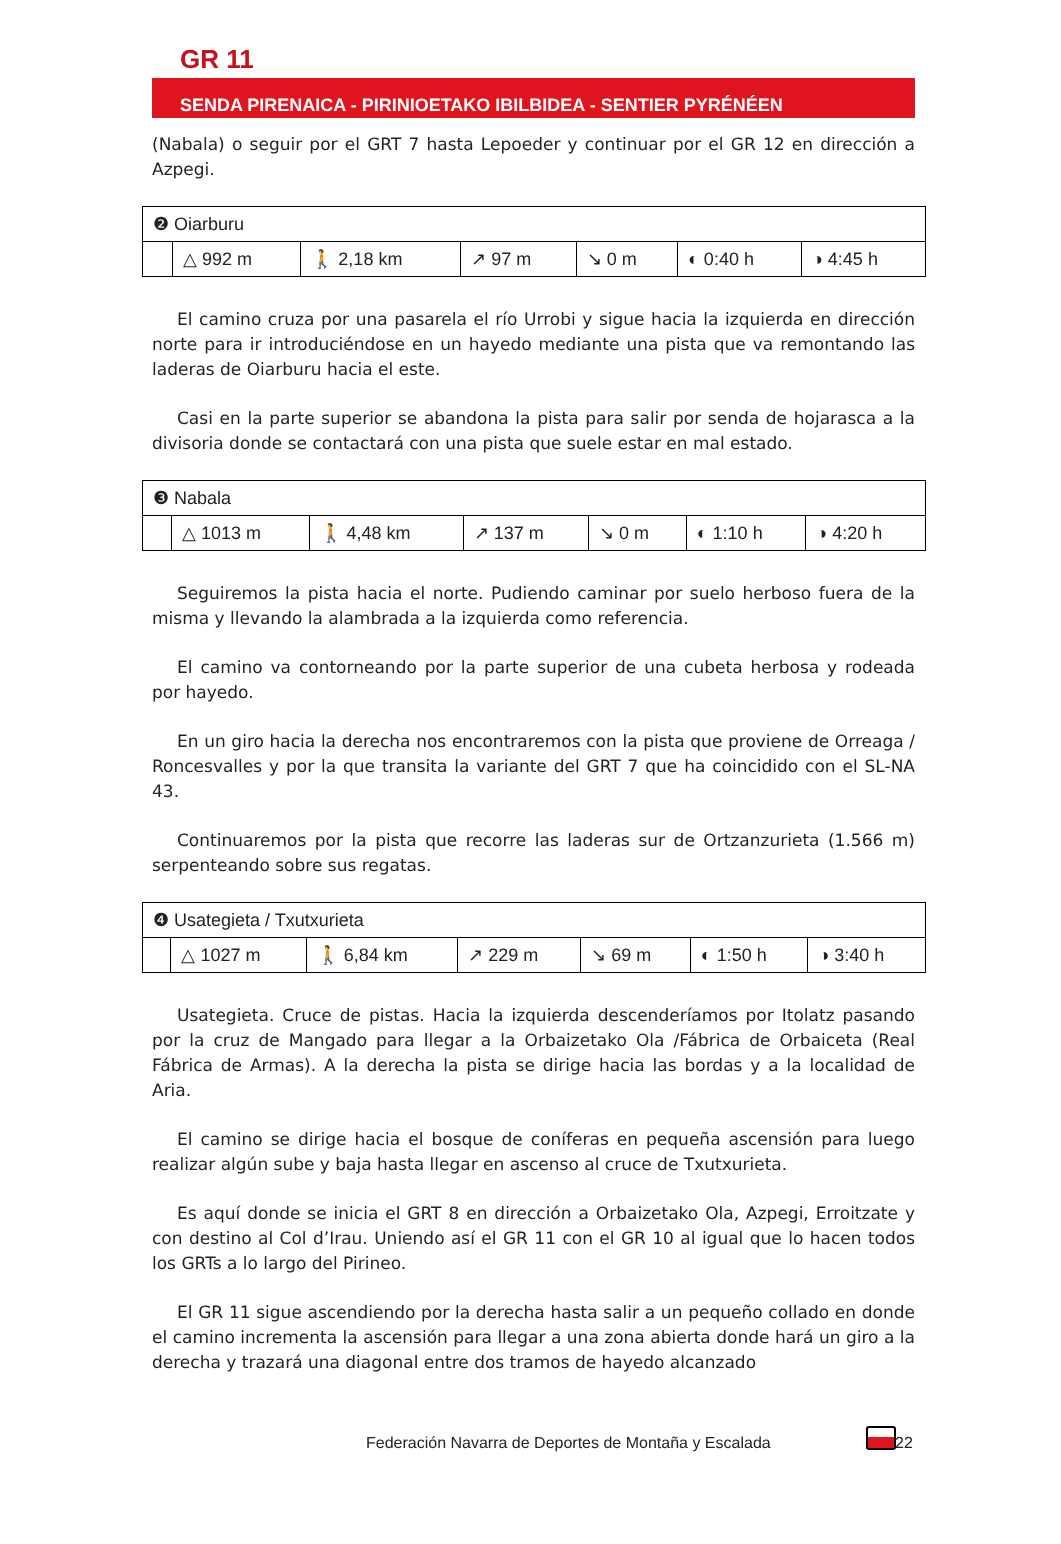GR 11
SENDA PIRENAICA - PIRINIOETAKO IBILBIDEA - SENTIER PYRÉNÉEN
(Nabala) o seguir por el GRT 7 hasta Lepoeder y continuar por el GR 12 en dirección a Azpegi.
| ❷ Oiarburu | | | | | | |
| | △ 992 m | 🚶 2,18 km | ↗ 97 m | ↘ 0 m | ◐ 0:40 h | ◑ 4:45 h |
El camino cruza por una pasarela el río Urrobi y sigue hacia la izquierda en dirección norte para ir introduciéndose en un hayedo mediante una pista que va remontando las laderas de Oiarburu hacia el este.
Casi en la parte superior se abandona la pista para salir por senda de hojarasca a la divisoria donde se contactará con una pista que suele estar en mal estado.
| ❸ Nabala | | | | | | |
| | △ 1013 m | 🚶 4,48 km | ↗ 137 m | ↘ 0 m | ◐ 1:10 h | ◑ 4:20 h |
Seguiremos la pista hacia el norte. Pudiendo caminar por suelo herboso fuera de la misma y llevando la alambrada a la izquierda como referencia.
El camino va contorneando por la parte superior de una cubeta herbosa y rodeada por hayedo.
En un giro hacia la derecha nos encontraremos con la pista que proviene de Orreaga / Roncesvalles y por la que transita la variante del GRT 7 que ha coincidido con el SL-NA 43.
Continuaremos por la pista que recorre las laderas sur de Ortzanzurieta (1.566 m) serpenteando sobre sus regatas.
| ❹ Usategieta / Txutxurieta | | | | | | |
| | △ 1027 m | 🚶 6,84 km | ↗ 229 m | ↘ 69 m | ◐ 1:50 h | ◑ 3:40 h |
Usategieta. Cruce de pistas. Hacia la izquierda descenderíamos por Itolatz pasando por la cruz de Mangado para llegar a la Orbaizetako Ola /Fábrica de Orbaiceta (Real Fábrica de Armas). A la derecha la pista se dirige hacia las bordas y a la localidad de Aria.
El camino se dirige hacia el bosque de coníferas en pequeña ascensión para luego realizar algún sube y baja hasta llegar en ascenso al cruce de Txutxurieta.
Es aquí donde se inicia el GRT 8 en dirección a Orbaizetako Ola, Azpegi, Erroitzate y con destino al Col d’Irau. Uniendo así el GR 11 con el GR 10 al igual que lo hacen todos los GRTs a lo largo del Pirineo.
El GR 11 sigue ascendiendo por la derecha hasta salir a un pequeño collado en donde el camino incrementa la ascensión para llegar a una zona abierta donde hará un giro a la derecha y trazará una diagonal entre dos tramos de hayedo alcanzado
Federación Navarra de Deportes de Montaña y Escalada
22